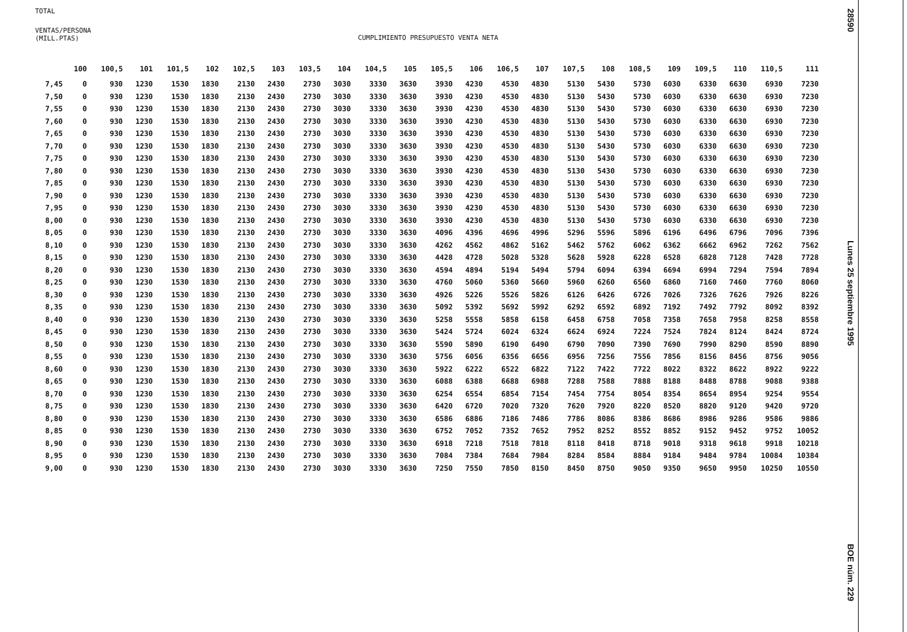TOTAL
VENTAS/PERSONA
(MILL.PTAS)
CUMPLIMIENTO PRESUPUESTO VENTA NETA
| | 100 | 100,5 | 101 | 101,5 | 102 | 102,5 | 103 | 103,5 | 104 | 104,5 | 105 | 105,5 | 106 | 106,5 | 107 | 107,5 | 108 | 108,5 | 109 | 109,5 | 110 | 110,5 | 111 |
| --- | --- | --- | --- | --- | --- | --- | --- | --- | --- | --- | --- | --- | --- | --- | --- | --- | --- | --- | --- | --- | --- | --- | --- |
| 7,45 | 0 | 930 | 1230 | 1530 | 1830 | 2130 | 2430 | 2730 | 3030 | 3330 | 3630 | 3930 | 4230 | 4530 | 4830 | 5130 | 5430 | 5730 | 6030 | 6330 | 6630 | 6930 | 7230 |
| 7,50 | 0 | 930 | 1230 | 1530 | 1830 | 2130 | 2430 | 2730 | 3030 | 3330 | 3630 | 3930 | 4230 | 4530 | 4830 | 5130 | 5430 | 5730 | 6030 | 6330 | 6630 | 6930 | 7230 |
| 7,55 | 0 | 930 | 1230 | 1530 | 1830 | 2130 | 2430 | 2730 | 3030 | 3330 | 3630 | 3930 | 4230 | 4530 | 4830 | 5130 | 5430 | 5730 | 6030 | 6330 | 6630 | 6930 | 7230 |
| 7,60 | 0 | 930 | 1230 | 1530 | 1830 | 2130 | 2430 | 2730 | 3030 | 3330 | 3630 | 3930 | 4230 | 4530 | 4830 | 5130 | 5430 | 5730 | 6030 | 6330 | 6630 | 6930 | 7230 |
| 7,65 | 0 | 930 | 1230 | 1530 | 1830 | 2130 | 2430 | 2730 | 3030 | 3330 | 3630 | 3930 | 4230 | 4530 | 4830 | 5130 | 5430 | 5730 | 6030 | 6330 | 6630 | 6930 | 7230 |
| 7,70 | 0 | 930 | 1230 | 1530 | 1830 | 2130 | 2430 | 2730 | 3030 | 3330 | 3630 | 3930 | 4230 | 4530 | 4830 | 5130 | 5430 | 5730 | 6030 | 6330 | 6630 | 6930 | 7230 |
| 7,75 | 0 | 930 | 1230 | 1530 | 1830 | 2130 | 2430 | 2730 | 3030 | 3330 | 3630 | 3930 | 4230 | 4530 | 4830 | 5130 | 5430 | 5730 | 6030 | 6330 | 6630 | 6930 | 7230 |
| 7,80 | 0 | 930 | 1230 | 1530 | 1830 | 2130 | 2430 | 2730 | 3030 | 3330 | 3630 | 3930 | 4230 | 4530 | 4830 | 5130 | 5430 | 5730 | 6030 | 6330 | 6630 | 6930 | 7230 |
| 7,85 | 0 | 930 | 1230 | 1530 | 1830 | 2130 | 2430 | 2730 | 3030 | 3330 | 3630 | 3930 | 4230 | 4530 | 4830 | 5130 | 5430 | 5730 | 6030 | 6330 | 6630 | 6930 | 7230 |
| 7,90 | 0 | 930 | 1230 | 1530 | 1830 | 2130 | 2430 | 2730 | 3030 | 3330 | 3630 | 3930 | 4230 | 4530 | 4830 | 5130 | 5430 | 5730 | 6030 | 6330 | 6630 | 6930 | 7230 |
| 7,95 | 0 | 930 | 1230 | 1530 | 1830 | 2130 | 2430 | 2730 | 3030 | 3330 | 3630 | 3930 | 4230 | 4530 | 4830 | 5130 | 5430 | 5730 | 6030 | 6330 | 6630 | 6930 | 7230 |
| 8,00 | 0 | 930 | 1230 | 1530 | 1830 | 2130 | 2430 | 2730 | 3030 | 3330 | 3630 | 3930 | 4230 | 4530 | 4830 | 5130 | 5430 | 5730 | 6030 | 6330 | 6630 | 6930 | 7230 |
| 8,05 | 0 | 930 | 1230 | 1530 | 1830 | 2130 | 2430 | 2730 | 3030 | 3330 | 3630 | 4096 | 4396 | 4696 | 4996 | 5296 | 5596 | 5896 | 6196 | 6496 | 6796 | 7096 | 7396 |
| 8,10 | 0 | 930 | 1230 | 1530 | 1830 | 2130 | 2430 | 2730 | 3030 | 3330 | 3630 | 4262 | 4562 | 4862 | 5162 | 5462 | 5762 | 6062 | 6362 | 6662 | 6962 | 7262 | 7562 |
| 8,15 | 0 | 930 | 1230 | 1530 | 1830 | 2130 | 2430 | 2730 | 3030 | 3330 | 3630 | 4428 | 4728 | 5028 | 5328 | 5628 | 5928 | 6228 | 6528 | 6828 | 7128 | 7428 | 7728 |
| 8,20 | 0 | 930 | 1230 | 1530 | 1830 | 2130 | 2430 | 2730 | 3030 | 3330 | 3630 | 4594 | 4894 | 5194 | 5494 | 5794 | 6094 | 6394 | 6694 | 6994 | 7294 | 7594 | 7894 |
| 8,25 | 0 | 930 | 1230 | 1530 | 1830 | 2130 | 2430 | 2730 | 3030 | 3330 | 3630 | 4760 | 5060 | 5360 | 5660 | 5960 | 6260 | 6560 | 6860 | 7160 | 7460 | 7760 | 8060 |
| 8,30 | 0 | 930 | 1230 | 1530 | 1830 | 2130 | 2430 | 2730 | 3030 | 3330 | 3630 | 4926 | 5226 | 5526 | 5826 | 6126 | 6426 | 6726 | 7026 | 7326 | 7626 | 7926 | 8226 |
| 8,35 | 0 | 930 | 1230 | 1530 | 1830 | 2130 | 2430 | 2730 | 3030 | 3330 | 3630 | 5092 | 5392 | 5692 | 5992 | 6292 | 6592 | 6892 | 7192 | 7492 | 7792 | 8092 | 8392 |
| 8,40 | 0 | 930 | 1230 | 1530 | 1830 | 2130 | 2430 | 2730 | 3030 | 3330 | 3630 | 5258 | 5558 | 5858 | 6158 | 6458 | 6758 | 7058 | 7358 | 7658 | 7958 | 8258 | 8558 |
| 8,45 | 0 | 930 | 1230 | 1530 | 1830 | 2130 | 2430 | 2730 | 3030 | 3330 | 3630 | 5424 | 5724 | 6024 | 6324 | 6624 | 6924 | 7224 | 7524 | 7824 | 8124 | 8424 | 8724 |
| 8,50 | 0 | 930 | 1230 | 1530 | 1830 | 2130 | 2430 | 2730 | 3030 | 3330 | 3630 | 5590 | 5890 | 6190 | 6490 | 6790 | 7090 | 7390 | 7690 | 7990 | 8290 | 8590 | 8890 |
| 8,55 | 0 | 930 | 1230 | 1530 | 1830 | 2130 | 2430 | 2730 | 3030 | 3330 | 3630 | 5756 | 6056 | 6356 | 6656 | 6956 | 7256 | 7556 | 7856 | 8156 | 8456 | 8756 | 9056 |
| 8,60 | 0 | 930 | 1230 | 1530 | 1830 | 2130 | 2430 | 2730 | 3030 | 3330 | 3630 | 5922 | 6222 | 6522 | 6822 | 7122 | 7422 | 7722 | 8022 | 8322 | 8622 | 8922 | 9222 |
| 8,65 | 0 | 930 | 1230 | 1530 | 1830 | 2130 | 2430 | 2730 | 3030 | 3330 | 3630 | 6088 | 6388 | 6688 | 6988 | 7288 | 7588 | 7888 | 8188 | 8488 | 8788 | 9088 | 9388 |
| 8,70 | 0 | 930 | 1230 | 1530 | 1830 | 2130 | 2430 | 2730 | 3030 | 3330 | 3630 | 6254 | 6554 | 6854 | 7154 | 7454 | 7754 | 8054 | 8354 | 8654 | 8954 | 9254 | 9554 |
| 8,75 | 0 | 930 | 1230 | 1530 | 1830 | 2130 | 2430 | 2730 | 3030 | 3330 | 3630 | 6420 | 6720 | 7020 | 7320 | 7620 | 7920 | 8220 | 8520 | 8820 | 9120 | 9420 | 9720 |
| 8,80 | 0 | 930 | 1230 | 1530 | 1830 | 2130 | 2430 | 2730 | 3030 | 3330 | 3630 | 6586 | 6886 | 7186 | 7486 | 7786 | 8086 | 8386 | 8686 | 8986 | 9286 | 9586 | 9886 |
| 8,85 | 0 | 930 | 1230 | 1530 | 1830 | 2130 | 2430 | 2730 | 3030 | 3330 | 3630 | 6752 | 7052 | 7352 | 7652 | 7952 | 8252 | 8552 | 8852 | 9152 | 9452 | 9752 | 10052 |
| 8,90 | 0 | 930 | 1230 | 1530 | 1830 | 2130 | 2430 | 2730 | 3030 | 3330 | 3630 | 6918 | 7218 | 7518 | 7818 | 8118 | 8418 | 8718 | 9018 | 9318 | 9618 | 9918 | 10218 |
| 8,95 | 0 | 930 | 1230 | 1530 | 1830 | 2130 | 2430 | 2730 | 3030 | 3330 | 3630 | 7084 | 7384 | 7684 | 7984 | 8284 | 8584 | 8884 | 9184 | 9484 | 9784 | 10084 | 10384 |
| 9,00 | 0 | 930 | 1230 | 1530 | 1830 | 2130 | 2430 | 2730 | 3030 | 3330 | 3630 | 7250 | 7550 | 7850 | 8150 | 8450 | 8750 | 9050 | 9350 | 9650 | 9950 | 10250 | 10550 |
28590
Lunes 25 septiembre 1995
BOE núm. 229